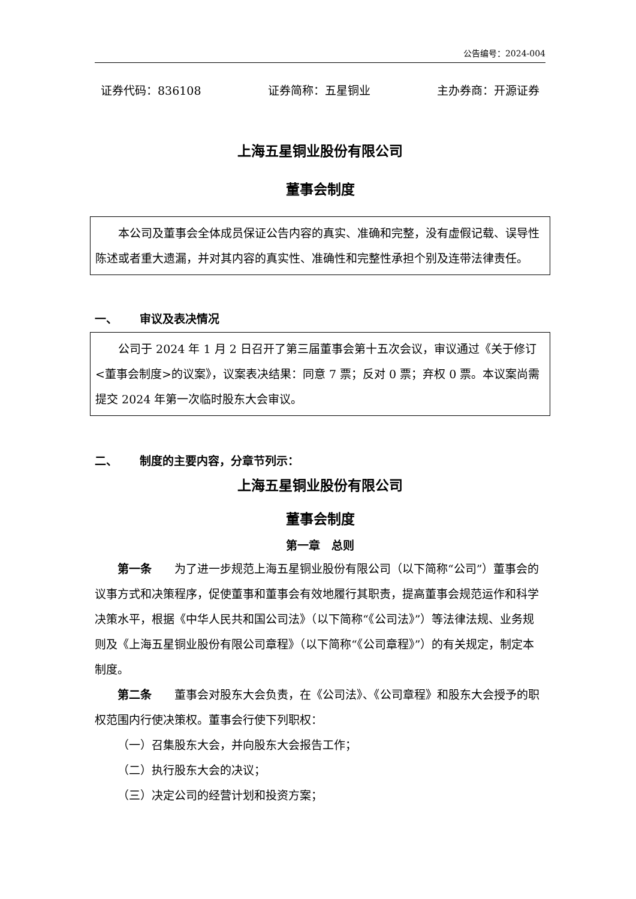公告编号：2024-004
证券代码：836108 证券简称：五星铜业 主办券商：开源证券
上海五星铜业股份有限公司
董事会制度
本公司及董事会全体成员保证公告内容的真实、准确和完整，没有虚假记载、误导性陈述或者重大遗漏，并对其内容的真实性、准确性和完整性承担个别及连带法律责任。
一、 审议及表决情况
公司于 2024 年 1 月 2 日召开了第三届董事会第十五次会议，审议通过《关于修订<董事会制度>的议案》，议案表决结果：同意 7 票；反对 0 票；弃权 0 票。本议案尚需提交 2024 年第一次临时股东大会审议。
二、 制度的主要内容，分章节列示：
上海五星铜业股份有限公司
董事会制度
第一章　总则
第一条　　为了进一步规范上海五星铜业股份有限公司（以下简称“公司”）董事会的议事方式和决策程序，促使董事和董事会有效地履行其职责，提高董事会规范运作和科学决策水平，根据《中华人民共和国公司法》（以下简称“《公司法》”）等法律法规、业务规则及《上海五星铜业股份有限公司章程》（以下简称“《公司章程》”）的有关规定，制定本制度。
第二条　　董事会对股东大会负责，在《公司法》、《公司章程》和股东大会授予的职权范围内行使决策权。董事会行使下列职权：
（一）召集股东大会，并向股东大会报告工作；
（二）执行股东大会的决议；
（三）决定公司的经营计划和投资方案；